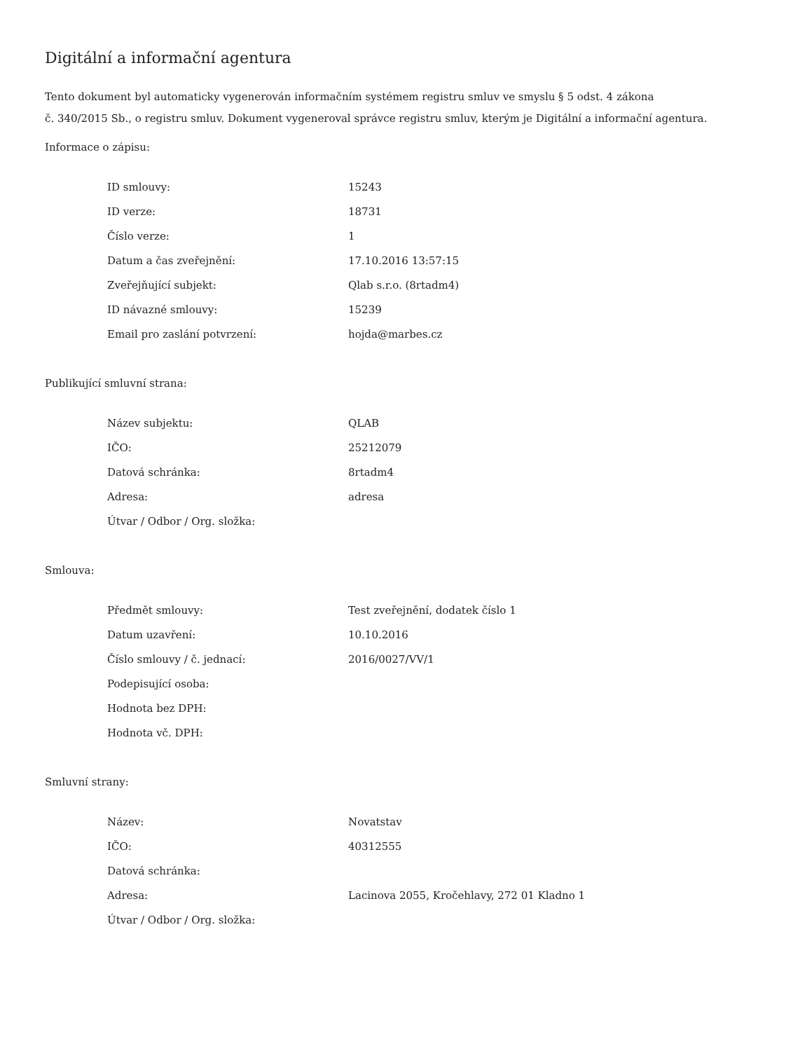Digitální a informační agentura
Tento dokument byl automaticky vygenerován informačním systémem registru smluv ve smyslu § 5 odst. 4 zákona
č. 340/2015 Sb., o registru smluv. Dokument vygeneroval správce registru smluv, kterým je Digitální a informační agentura.
Informace o zápisu:
| ID smlouvy: | 15243 |
| ID verze: | 18731 |
| Číslo verze: | 1 |
| Datum a čas zveřejnění: | 17.10.2016 13:57:15 |
| Zveřejňující subjekt: | Qlab s.r.o. (8rtadm4) |
| ID návazné smlouvy: | 15239 |
| Email pro zaslání potvrzení: | hojda@marbes.cz |
Publikující smluvní strana:
| Název subjektu: | QLAB |
| IČO: | 25212079 |
| Datová schránka: | 8rtadm4 |
| Adresa: | adresa |
| Útvar / Odbor / Org. složka: | |
Smlouva:
| Předmět smlouvy: | Test zveřejnění, dodatek číslo 1 |
| Datum uzavření: | 10.10.2016 |
| Číslo smlouvy / č. jednací: | 2016/0027/VV/1 |
| Podepisující osoba: | |
| Hodnota bez DPH: | |
| Hodnota vč. DPH: | |
Smluvní strany:
| Název: | Novatstav |
| IČO: | 40312555 |
| Datová schránka: | |
| Adresa: | Lacinova 2055, Kročehlavy, 272 01 Kladno 1 |
| Útvar / Odbor / Org. složka: | |